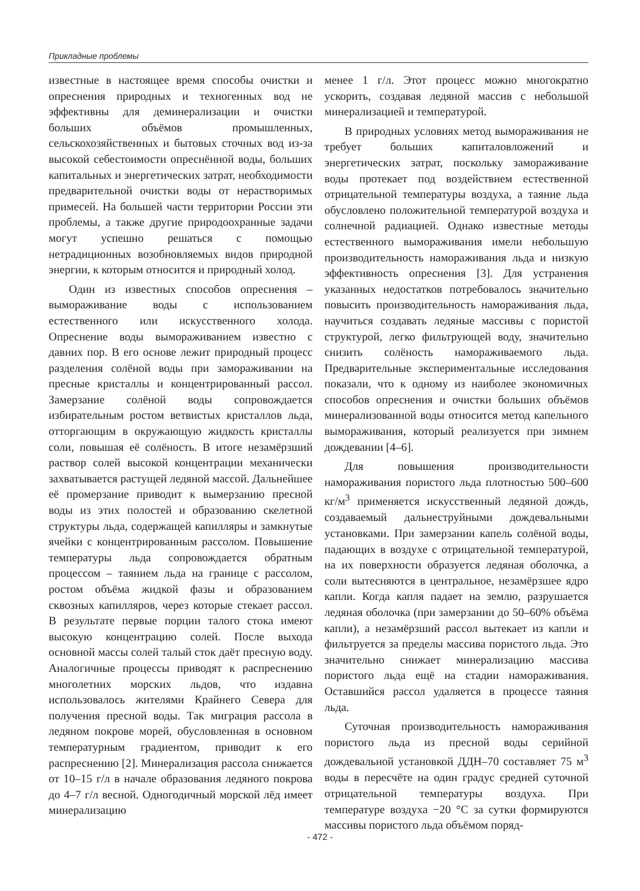Прикладные проблемы
известные в настоящее время способы очистки и опреснения природных и техногенных вод не эффективны для деминерализации и очистки больших объёмов промышленных, сельскохозяйственных и бытовых сточных вод из-за высокой себестоимости опреснённой воды, больших капитальных и энергетических затрат, необходимости предварительной очистки воды от нерастворимых примесей. На большей части территории России эти проблемы, а также другие природоохранные задачи могут успешно решаться с помощью нетрадиционных возобновляемых видов природной энергии, к которым относится и природный холод.
Один из известных способов опреснения – вымораживание воды с использованием естественного или искусственного холода. Опреснение воды вымораживанием известно с давних пор. В его основе лежит природный процесс разделения солёной воды при замораживании на пресные кристаллы и концентрированный рассол. Замерзание солёной воды сопровождается избирательным ростом ветвистых кристаллов льда, отторгающим в окружающую жидкость кристаллы соли, повышая её солёность. В итоге незамёрзший раствор солей высокой концентрации механически захватывается растущей ледяной массой. Дальнейшее её промерзание приводит к вымерзанию пресной воды из этих полостей и образованию скелетной структуры льда, содержащей капилляры и замкнутые ячейки с концентрированным рассолом. Повышение температуры льда сопровождается обратным процессом – таянием льда на границе с рассолом, ростом объёма жидкой фазы и образованием сквозных капилляров, через которые стекает рассол. В результате первые порции талого стока имеют высокую концентрацию солей. После выхода основной массы солей талый сток даёт пресную воду. Аналогичные процессы приводят к распреснению многолетних морских льдов, что издавна использовалось жителями Крайнего Севера для получения пресной воды. Так миграция рассола в ледяном покрове морей, обусловленная в основном температурным градиентом, приводит к его распреснению [2]. Минерализация рассола снижается от 10–15 г/л в начале образования ледяного покрова до 4–7 г/л весной. Одногодичный морской лёд имеет минерализацию
менее 1 г/л. Этот процесс можно многократно ускорить, создавая ледяной массив с небольшой минерализацией и температурой.
В природных условиях метод вымораживания не требует больших капиталовложений и энергетических затрат, поскольку замораживание воды протекает под воздействием естественной отрицательной температуры воздуха, а таяние льда обусловлено положительной температурой воздуха и солнечной радиацией. Однако известные методы естественного вымораживания имели небольшую производительность намораживания льда и низкую эффективность опреснения [3]. Для устранения указанных недостатков потребовалось значительно повысить производительность намораживания льда, научиться создавать ледяные массивы с пористой структурой, легко фильтрующей воду, значительно снизить солёность намораживаемого льда. Предварительные экспериментальные исследования показали, что к одному из наиболее экономичных способов опреснения и очистки больших объёмов минерализованной воды относится метод капельного вымораживания, который реализуется при зимнем дождевании [4–6].
Для повышения производительности намораживания пористого льда плотностью 500–600 кг/м<sup>3</sup> применяется искусственный ледяной дождь, создаваемый дальнеструйными дождевальными установками. При замерзании капель солёной воды, падающих в воздухе с отрицательной температурой, на их поверхности образуется ледяная оболочка, а соли вытесняются в центральное, незамёрзшее ядро капли. Когда капля падает на землю, разрушается ледяная оболочка (при замерзании до 50–60% объёма капли), а незамёрзший рассол вытекает из капли и фильтруется за пределы массива пористого льда. Это значительно снижает минерализацию массива пористого льда ещё на стадии намораживания. Оставшийся рассол удаляется в процессе таяния льда.
Суточная производительность намораживания пористого льда из пресной воды серийной дождевальной установкой ДДН–70 составляет 75 м<sup>3</sup> воды в пересчёте на один градус средней суточной отрицательной температуры воздуха. При температуре воздуха −20 °С за сутки формируются массивы пористого льда объёмом поряд-
- 472 -